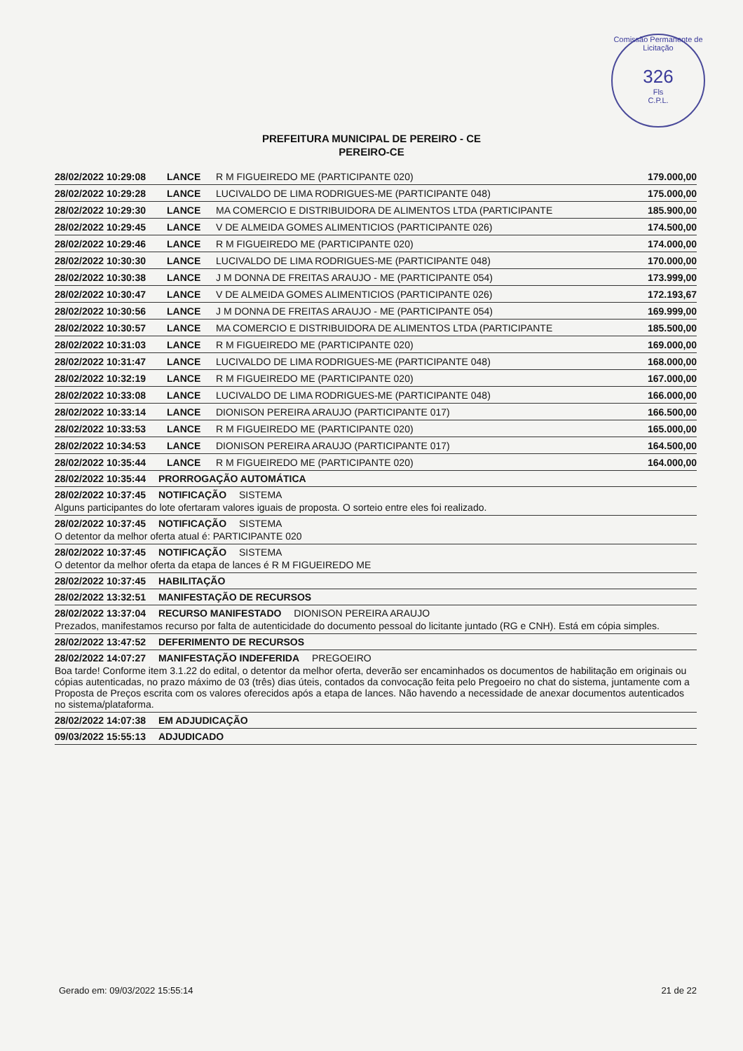Comissão Permanente de Licitação
326
Fls
C.P.L.
PREFEITURA MUNICIPAL DE PEREIRO - CE
PEREIRO-CE
| 28/02/2022 10:29:08 | LANCE | R M FIGUEIREDO ME (PARTICIPANTE 020) | 179.000,00 |
| 28/02/2022 10:29:28 | LANCE | LUCIVALDO DE LIMA RODRIGUES-ME (PARTICIPANTE 048) | 175.000,00 |
| 28/02/2022 10:29:30 | LANCE | MA COMERCIO E DISTRIBUIDORA DE ALIMENTOS LTDA (PARTICIPANTE | 185.900,00 |
| 28/02/2022 10:29:45 | LANCE | V DE ALMEIDA GOMES ALIMENTICIOS (PARTICIPANTE 026) | 174.500,00 |
| 28/02/2022 10:29:46 | LANCE | R M FIGUEIREDO ME (PARTICIPANTE 020) | 174.000,00 |
| 28/02/2022 10:30:30 | LANCE | LUCIVALDO DE LIMA RODRIGUES-ME (PARTICIPANTE 048) | 170.000,00 |
| 28/02/2022 10:30:38 | LANCE | J M DONNA DE FREITAS ARAUJO - ME (PARTICIPANTE 054) | 173.999,00 |
| 28/02/2022 10:30:47 | LANCE | V DE ALMEIDA GOMES ALIMENTICIOS (PARTICIPANTE 026) | 172.193,67 |
| 28/02/2022 10:30:56 | LANCE | J M DONNA DE FREITAS ARAUJO - ME (PARTICIPANTE 054) | 169.999,00 |
| 28/02/2022 10:30:57 | LANCE | MA COMERCIO E DISTRIBUIDORA DE ALIMENTOS LTDA (PARTICIPANTE | 185.500,00 |
| 28/02/2022 10:31:03 | LANCE | R M FIGUEIREDO ME (PARTICIPANTE 020) | 169.000,00 |
| 28/02/2022 10:31:47 | LANCE | LUCIVALDO DE LIMA RODRIGUES-ME (PARTICIPANTE 048) | 168.000,00 |
| 28/02/2022 10:32:19 | LANCE | R M FIGUEIREDO ME (PARTICIPANTE 020) | 167.000,00 |
| 28/02/2022 10:33:08 | LANCE | LUCIVALDO DE LIMA RODRIGUES-ME (PARTICIPANTE 048) | 166.000,00 |
| 28/02/2022 10:33:14 | LANCE | DIONISON PEREIRA ARAUJO (PARTICIPANTE 017) | 166.500,00 |
| 28/02/2022 10:33:53 | LANCE | R M FIGUEIREDO ME (PARTICIPANTE 020) | 165.000,00 |
| 28/02/2022 10:34:53 | LANCE | DIONISON PEREIRA ARAUJO (PARTICIPANTE 017) | 164.500,00 |
| 28/02/2022 10:35:44 | LANCE | R M FIGUEIREDO ME (PARTICIPANTE 020) | 164.000,00 |
28/02/2022 10:35:44 PRORROGAÇÃO AUTOMÁTICA
28/02/2022 10:37:45 NOTIFICAÇÃO SISTEMA
Alguns participantes do lote ofertaram valores iguais de proposta. O sorteio entre eles foi realizado.
28/02/2022 10:37:45 NOTIFICAÇÃO SISTEMA
O detentor da melhor oferta atual é: PARTICIPANTE 020
28/02/2022 10:37:45 NOTIFICAÇÃO SISTEMA
O detentor da melhor oferta da etapa de lances é R M FIGUEIREDO ME
28/02/2022 10:37:45 HABILITAÇÃO
28/02/2022 13:32:51 MANIFESTAÇÃO DE RECURSOS
28/02/2022 13:37:04 RECURSO MANIFESTADO DIONISON PEREIRA ARAUJO
Prezados, manifestamos recurso por falta de autenticidade do documento pessoal do licitante juntado (RG e CNH). Está em cópia simples.
28/02/2022 13:47:52 DEFERIMENTO DE RECURSOS
28/02/2022 14:07:27 MANIFESTAÇÃO INDEFERIDA PREGOEIRO
Boa tarde! Conforme item 3.1.22 do edital, o detentor da melhor oferta, deverão ser encaminhados os documentos de habilitação em originais ou cópias autenticadas, no prazo máximo de 03 (três) dias úteis, contados da convocação feita pelo Pregoeiro no chat do sistema, juntamente com a Proposta de Preços escrita com os valores oferecidos após a etapa de lances. Não havendo a necessidade de anexar documentos autenticados no sistema/plataforma.
28/02/2022 14:07:38 EM ADJUDICAÇÃO
09/03/2022 15:55:13 ADJUDICADO
Gerado em: 09/03/2022 15:55:14 21 de 22